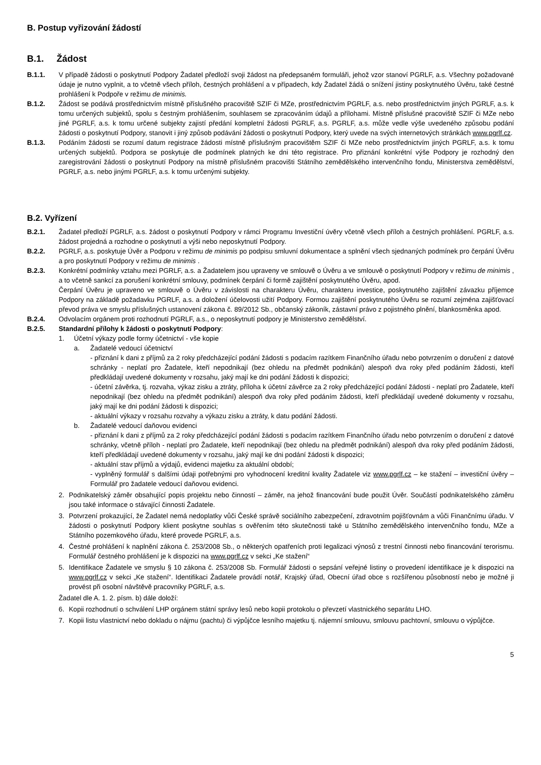B. Postup vyřizování žádostí
B.1. Žádost
B.1.1. V případě žádosti o poskytnutí Podpory Žadatel předloží svoji žádost na předepsaném formuláři, jehož vzor stanoví PGRLF, a.s. Všechny požadované údaje je nutno vyplnit, a to včetně všech příloh, čestných prohlášení a v případech, kdy Žadatel žádá o snížení jistiny poskytnutého Úvěru, také čestné prohlášení k Podpoře v režimu de minimis.
B.1.2. Žádost se podává prostřednictvím místně příslušného pracoviště SZIF či MZe, prostřednictvím PGRLF, a.s. nebo prostřednictvím jiných PGRLF, a.s. k tomu určených subjektů, spolu s čestným prohlášením, souhlasem se zpracováním údajů a přílohami. Místně příslušné pracoviště SZIF či MZe nebo jiné PGRLF, a.s. k tomu určené subjekty zajistí předání kompletní žádosti PGRLF, a.s. PGRLF, a.s. může vedle výše uvedeného způsobu podání žádosti o poskytnutí Podpory, stanovit i jiný způsob podávání žádosti o poskytnutí Podpory, který uvede na svých internetových stránkách www.pgrlf.cz.
B.1.3. Podáním žádosti se rozumí datum registrace žádosti místně příslušným pracovištěm SZIF či MZe nebo prostřednictvím jiných PGRLF, a.s. k tomu určených subjektů. Podpora se poskytuje dle podmínek platných ke dni této registrace. Pro přiznání konkrétní výše Podpory je rozhodný den zaregistrování žádosti o poskytnutí Podpory na místně příslušném pracovišti Státního zemědělského intervenčního fondu, Ministerstva zemědělství, PGRLF, a.s. nebo jinými PGRLF, a.s. k tomu určenými subjekty.
B.2. Vyřízení
B.2.1. Žadatel předloží PGRLF, a.s. žádost o poskytnutí Podpory v rámci Programu Investiční úvěry včetně všech příloh a čestných prohlášení. PGRLF, a.s. žádost projedná a rozhodne o poskytnutí a výši nebo neposkytnutí Podpory.
B.2.2. PGRLF, a.s. poskytuje Úvěr a Podporu v režimu de minimis po podpisu smluvní dokumentace a splnění všech sjednaných podmínek pro čerpání Úvěru a pro poskytnutí Podpory v režimu de minimis .
B.2.3. Konkrétní podmínky vztahu mezi PGRLF, a.s. a Žadatelem jsou upraveny ve smlouvě o Úvěru a ve smlouvě o poskytnutí Podpory v režimu de minimis , a to včetně sankcí za porušení konkrétní smlouvy, podmínek čerpání či formě zajištění poskytnutého Úvěru, apod.
Čerpání Úvěru je upraveno ve smlouvě o Úvěru v závislosti na charakteru Úvěru, charakteru investice, poskytnutého zajištění závazku příjemce Podpory na základě požadavku PGRLF, a.s. a doložení účelovosti užití Podpory. Formou zajištění poskytnutého Úvěru se rozumí zejména zajišťovací převod práva ve smyslu příslušných ustanovení zákona č. 89/2012 Sb., občanský zákoník, zástavní právo z pojistného plnění, blankosměnka apod.
B.2.4. Odvolacím orgánem proti rozhodnutí PGRLF, a.s., o neposkytnutí podpory je Ministerstvo zemědělství.
B.2.5. Standardní přílohy k žádosti o poskytnutí Podpory:
1. Účetní výkazy podle formy účetnictví - vše kopie
a. Žadatelé vedoucí účetnictví
- přiznání k dani z příjmů za 2 roky předcházející podání žádosti s podacím razítkem Finančního úřadu nebo potvrzením o doručení z datové schránky - neplatí pro Žadatele, kteří nepodnikají (bez ohledu na předmět podnikání) alespoň dva roky před podáním žádosti, kteří předkládají uvedené dokumenty v rozsahu, jaký mají ke dni podání žádosti k dispozici;
- účetní závěrka, tj. rozvaha, výkaz zisku a ztráty, příloha k účetní závěrce za 2 roky předcházející podání žádosti - neplatí pro Žadatele, kteří nepodnikají (bez ohledu na předmět podnikání) alespoň dva roky před podáním žádosti, kteří předkládají uvedené dokumenty v rozsahu, jaký mají ke dni podání žádosti k dispozici;
- aktuální výkazy v rozsahu rozvahy a výkazu zisku a ztráty, k datu podání žádosti.
b. Žadatelé vedoucí daňovou evidenci
- přiznání k dani z příjmů za 2 roky předcházející podání žádosti s podacím razítkem Finančního úřadu nebo potvrzením o doručení z datové schránky, včetně příloh - neplatí pro Žadatele, kteří nepodnikají (bez ohledu na předmět podnikání) alespoň dva roky před podáním žádosti, kteří předkládají uvedené dokumenty v rozsahu, jaký mají ke dni podání žádosti k dispozici;
- aktuální stav příjmů a výdajů, evidenci majetku za aktuální období;
- vyplněný formulář s dalšími údaji potřebnými pro vyhodnocení kreditní kvality Žadatele viz www.pgrlf.cz – ke stažení – investiční úvěry – Formulář pro žadatele vedoucí daňovou evidenci.
2. Podnikatelský záměr obsahující popis projektu nebo činností – záměr, na jehož financování bude použit Úvěr. Součástí podnikatelského záměru jsou také informace o stávající činnosti Žadatele.
3. Potvrzení prokazující, že Žadatel nemá nedoplatky vůči České správě sociálního zabezpečení, zdravotním pojišťovnám a vůči Finančnímu úřadu. V žádosti o poskytnutí Podpory klient poskytne souhlas s ověřením této skutečnosti také u Státního zemědělského intervenčního fondu, MZe a Státního pozemkového úřadu, které provede PGRLF, a.s.
4. Čestné prohlášení k naplnění zákona č. 253/2008 Sb., o některých opatřeních proti legalizaci výnosů z trestní činnosti nebo financování terorismu. Formulář čestného prohlášení je k dispozici na www.pgrlf.cz v sekci „Ke stažení“
5. Identifikace Žadatele ve smyslu § 10 zákona č. 253/2008 Sb. Formulář žádosti o sepsání veřejné listiny o provedení identifikace je k dispozici na www.pgrlf.cz v sekci „Ke stažení“. Identifikaci Žadatele provádí notář, Krajský úřad, Obecní úřad obce s rozšířenou působností nebo je možné ji provést při osobní návštěvě pracovníky PGRLF, a.s.
Žadatel dle A. 1. 2. písm. b) dále doloží:
6. Kopii rozhodnutí o schválení LHP orgánem státní správy lesů nebo kopii protokolu o převzetí vlastnického separátu LHO.
7. Kopii listu vlastnictví nebo dokladu o nájmu (pachtu) či výpůjčce lesního majetku tj. nájemní smlouvu, smlouvu pachtovní, smlouvu o výpůjčce.
5